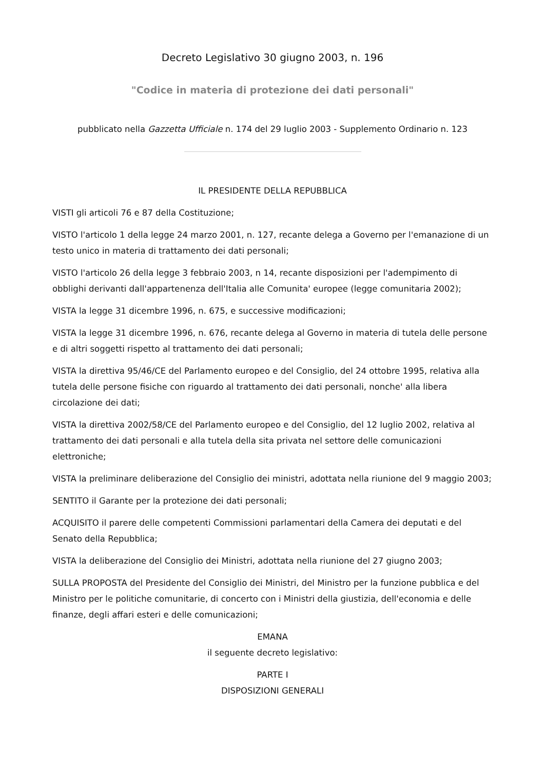Decreto Legislativo 30 giugno 2003, n. 196
"Codice in materia di protezione dei dati personali"
pubblicato nella Gazzetta Ufficiale n. 174 del 29 luglio 2003 - Supplemento Ordinario n. 123
IL PRESIDENTE DELLA REPUBBLICA
VISTI gli articoli 76 e 87 della Costituzione;
VISTO l'articolo 1 della legge 24 marzo 2001, n. 127, recante delega a Governo per l'emanazione di un testo unico in materia di trattamento dei dati personali;
VISTO l'articolo 26 della legge 3 febbraio 2003, n 14, recante disposizioni per l'adempimento di obblighi derivanti dall'appartenenza dell'Italia alle Comunita' europee (legge comunitaria 2002);
VISTA la legge 31 dicembre 1996, n. 675, e successive modificazioni;
VISTA la legge 31 dicembre 1996, n. 676, recante delega al Governo in materia di tutela delle persone e di altri soggetti rispetto al trattamento dei dati personali;
VISTA la direttiva 95/46/CE del Parlamento europeo e del Consiglio, del 24 ottobre 1995, relativa alla tutela delle persone fisiche con riguardo al trattamento dei dati personali, nonche' alla libera circolazione dei dati;
VISTA la direttiva 2002/58/CE del Parlamento europeo e del Consiglio, del 12 luglio 2002, relativa al trattamento dei dati personali e alla tutela della sita privata nel settore delle comunicazioni elettroniche;
VISTA la preliminare deliberazione del Consiglio dei ministri, adottata nella riunione del 9 maggio 2003;
SENTITO il Garante per la protezione dei dati personali;
ACQUISITO il parere delle competenti Commissioni parlamentari della Camera dei deputati e del Senato della Repubblica;
VISTA la deliberazione del Consiglio dei Ministri, adottata nella riunione del 27 giugno 2003;
SULLA PROPOSTA del Presidente del Consiglio dei Ministri, del Ministro per la funzione pubblica e del Ministro per le politiche comunitarie, di concerto con i Ministri della giustizia, dell'economia e delle finanze, degli affari esteri e delle comunicazioni;
EMANA
il seguente decreto legislativo:
PARTE I
DISPOSIZIONI GENERALI